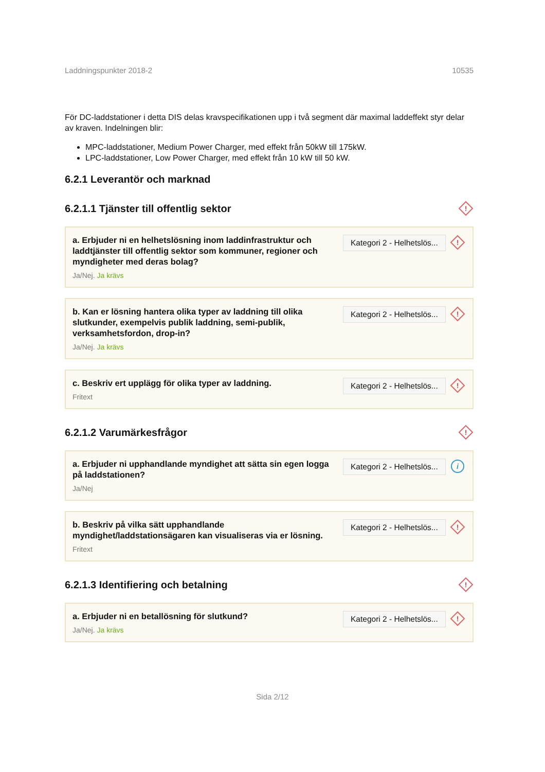Laddningspunkter 2018-2 10535
För DC-laddstationer i detta DIS delas kravspecifikationen upp i två segment där maximal laddeffekt styr delar av kraven. Indelningen blir:
MPC-laddstationer, Medium Power Charger, med effekt från 50kW till 175kW.
LPC-laddstationer, Low Power Charger, med effekt från 10 kW till 50 kW.
6.2.1 Leverantör och marknad
6.2.1.1 Tjänster till offentlig sektor
!
a. Erbjuder ni en helhetslösning inom laddinfrastruktur och laddtjänster till offentlig sektor som kommuner, regioner och myndigheter med deras bolag?
Ja/Nej. Ja krävs
Kategori 2 - Helhetslös...
!
b. Kan er lösning hantera olika typer av laddning till olika slutkunder, exempelvis publik laddning, semi-publik, verksamhetsfordon, drop-in?
Ja/Nej. Ja krävs
Kategori 2 - Helhetslös...
!
c. Beskriv ert upplägg för olika typer av laddning.
Fritext
Kategori 2 - Helhetslös...
!
6.2.1.2 Varumärkesfrågor
!
a. Erbjuder ni upphandlande myndighet att sätta sin egen logga på laddstationen?
Ja/Nej
Kategori 2 - Helhetslös...
i
b. Beskriv på vilka sätt upphandlande myndighet/laddstationsägaren kan visualiseras via er lösning.
Fritext
Kategori 2 - Helhetslös...
!
6.2.1.3 Identifiering och betalning
!
a. Erbjuder ni en betallösning för slutkund?
Ja/Nej. Ja krävs
Kategori 2 - Helhetslös...
!
Sida 2/12